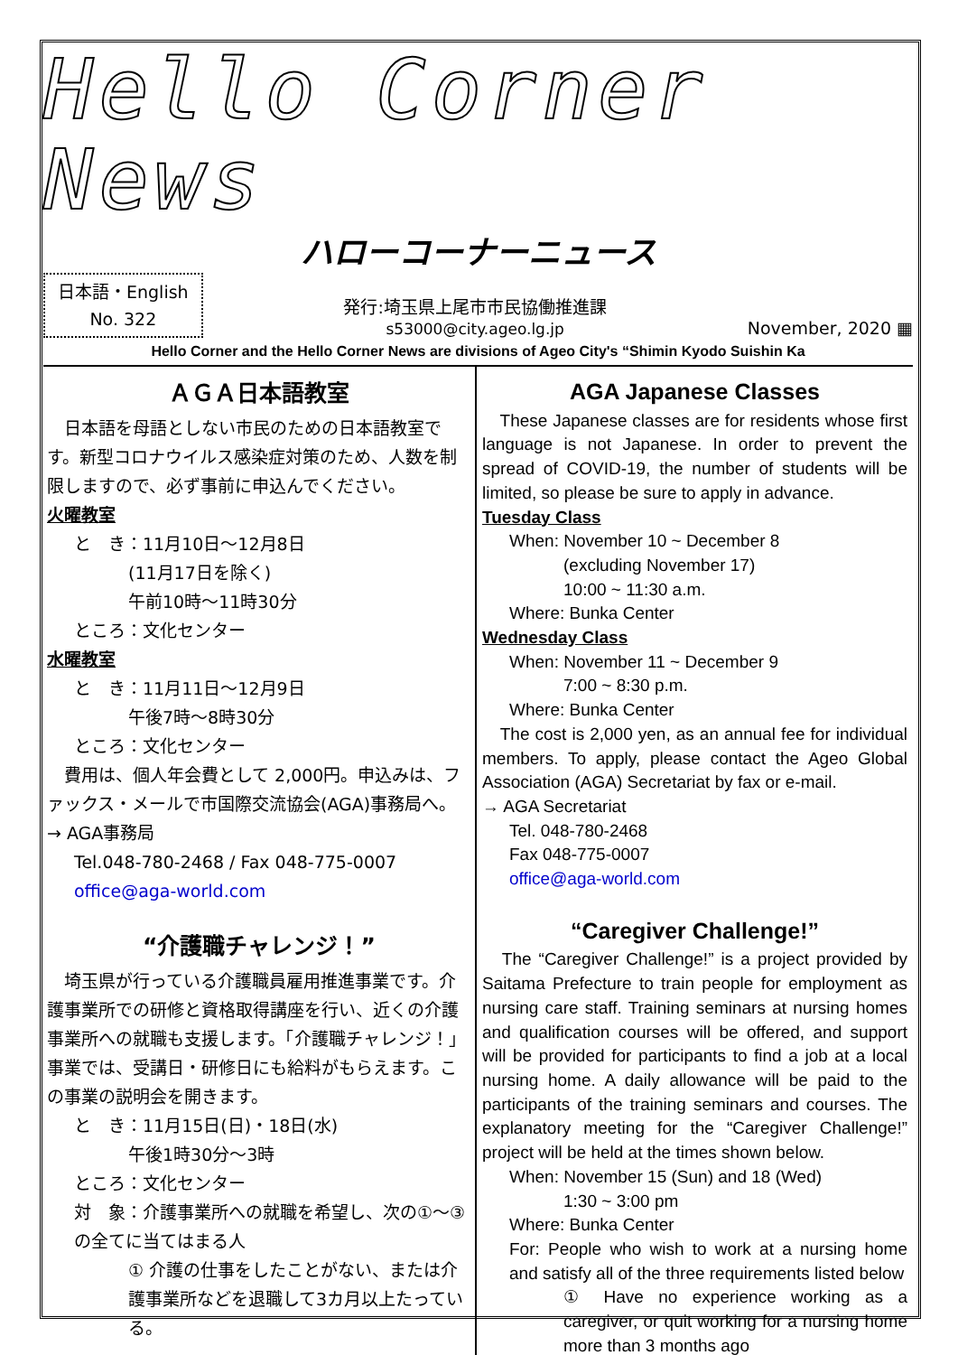Hello Corner News
ハローコーナーニュース
日本語・English
No. 322
発行:埼玉県上尾市市民協働推進課
s53000@city.ageo.lg.jp
November, 2020 ▦
Hello Corner and the Hello Corner News are divisions of Ageo City's “Shimin Kyodo Suishin Ka
ＡＧＡ日本語教室
　日本語を母語としない市民のための日本語教室です。新型コロナウイルス感染症対策のため、人数を制限しますので、必ず事前に申込んでください。
火曜教室
と　き：11月10日～12月8日
(11月17日を除く)
午前10時～11時30分
ところ：文化センター
水曜教室
と　き：11月11日～12月9日
午後7時～8時30分
ところ：文化センター
　費用は、個人年会費として 2,000円。申込みは、ファックス・メールで市国際交流協会(AGA)事務局へ。
→ AGA事務局
Tel.048-780-2468 / Fax 048-775-0007
office@aga-world.com
“介護職チャレンジ！”
　埼玉県が行っている介護職員雇用推進事業です。介護事業所での研修と資格取得講座を行い、近くの介護事業所への就職も支援します。「介護職チャレンジ！」事業では、受講日・研修日にも給料がもらえます。この事業の説明会を開きます。
と　き：11月15日(日)・18日(水)
午後1時30分～3時
ところ：文化センター
対　象：介護事業所への就職を希望し、次の①～③の全てに当てはまる人
① 介護の仕事をしたことがない、または介護事業所などを退職して3カ月以上たっている。
AGA Japanese Classes
　These Japanese classes are for residents whose first language is not Japanese. In order to prevent the spread of COVID-19, the number of students will be limited, so please be sure to apply in advance.
Tuesday Class
When: November 10 ~ December 8
(excluding November 17)
10:00 ~ 11:30 a.m.
Where: Bunka Center
Wednesday Class
When: November 11 ~ December 9
7:00 ~ 8:30 p.m.
Where: Bunka Center
　The cost is 2,000 yen, as an annual fee for individual members. To apply, please contact the Ageo Global Association (AGA) Secretariat by fax or e-mail.
→ AGA Secretariat
Tel. 048-780-2468
Fax 048-775-0007
office@aga-world.com
“Caregiver Challenge!”
　The “Caregiver Challenge!” is a project provided by Saitama Prefecture to train people for employment as nursing care staff. Training seminars at nursing homes and qualification courses will be offered, and support will be provided for participants to find a job at a local nursing home. A daily allowance will be paid to the participants of the training seminars and courses. The explanatory meeting for the “Caregiver Challenge!” project will be held at the times shown below.
When: November 15 (Sun) and 18 (Wed)
1:30 ~ 3:00 pm
Where: Bunka Center
For: People who wish to work at a nursing home and satisfy all of the three requirements listed below
① Have no experience working as a caregiver, or quit working for a nursing home more than 3 months ago